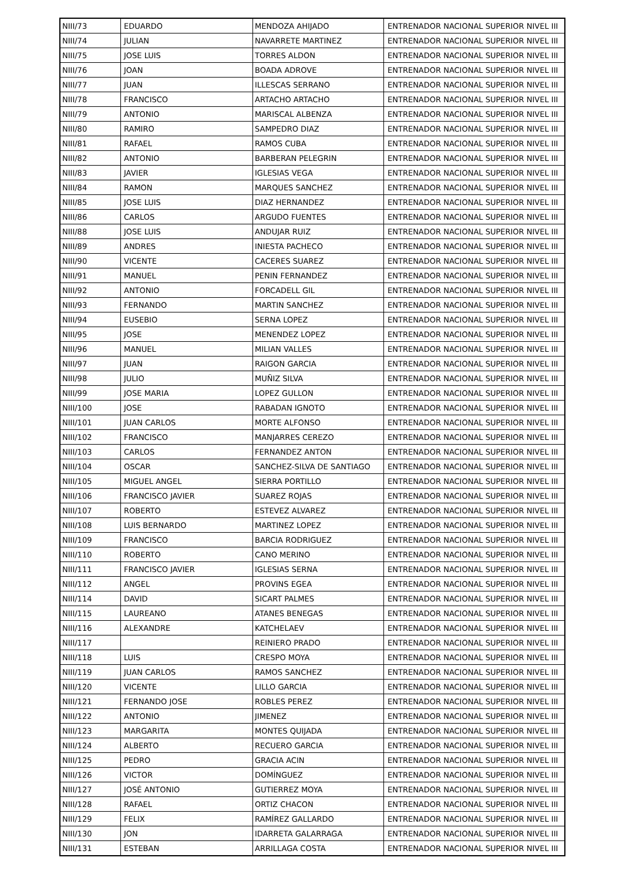| NIII/73 | EDUARDO | MENDOZA AHIJADO | ENTRENADOR NACIONAL SUPERIOR NIVEL III |
| NIII/74 | JULIAN | NAVARRETE MARTINEZ | ENTRENADOR NACIONAL SUPERIOR NIVEL III |
| NIII/75 | JOSE LUIS | TORRES ALDON | ENTRENADOR NACIONAL SUPERIOR NIVEL III |
| NIII/76 | JOAN | BOADA ADROVE | ENTRENADOR NACIONAL SUPERIOR NIVEL III |
| NIII/77 | JUAN | ILLESCAS SERRANO | ENTRENADOR NACIONAL SUPERIOR NIVEL III |
| NIII/78 | FRANCISCO | ARTACHO ARTACHO | ENTRENADOR NACIONAL SUPERIOR NIVEL III |
| NIII/79 | ANTONIO | MARISCAL ALBENZA | ENTRENADOR NACIONAL SUPERIOR NIVEL III |
| NIII/80 | RAMIRO | SAMPEDRO DIAZ | ENTRENADOR NACIONAL SUPERIOR NIVEL III |
| NIII/81 | RAFAEL | RAMOS CUBA | ENTRENADOR NACIONAL SUPERIOR NIVEL III |
| NIII/82 | ANTONIO | BARBERAN PELEGRIN | ENTRENADOR NACIONAL SUPERIOR NIVEL III |
| NIII/83 | JAVIER | IGLESIAS VEGA | ENTRENADOR NACIONAL SUPERIOR NIVEL III |
| NIII/84 | RAMON | MARQUES SANCHEZ | ENTRENADOR NACIONAL SUPERIOR NIVEL III |
| NIII/85 | JOSE LUIS | DIAZ HERNANDEZ | ENTRENADOR NACIONAL SUPERIOR NIVEL III |
| NIII/86 | CARLOS | ARGUDO FUENTES | ENTRENADOR NACIONAL SUPERIOR NIVEL III |
| NIII/88 | JOSE LUIS | ANDUJAR RUIZ | ENTRENADOR NACIONAL SUPERIOR NIVEL III |
| NIII/89 | ANDRES | INIESTA PACHECO | ENTRENADOR NACIONAL SUPERIOR NIVEL III |
| NIII/90 | VICENTE | CACERES SUAREZ | ENTRENADOR NACIONAL SUPERIOR NIVEL III |
| NIII/91 | MANUEL | PENIN FERNANDEZ | ENTRENADOR NACIONAL SUPERIOR NIVEL III |
| NIII/92 | ANTONIO | FORCADELL GIL | ENTRENADOR NACIONAL SUPERIOR NIVEL III |
| NIII/93 | FERNANDO | MARTIN SANCHEZ | ENTRENADOR NACIONAL SUPERIOR NIVEL III |
| NIII/94 | EUSEBIO | SERNA LOPEZ | ENTRENADOR NACIONAL SUPERIOR NIVEL III |
| NIII/95 | JOSE | MENENDEZ LOPEZ | ENTRENADOR NACIONAL SUPERIOR NIVEL III |
| NIII/96 | MANUEL | MILIAN VALLES | ENTRENADOR NACIONAL SUPERIOR NIVEL III |
| NIII/97 | JUAN | RAIGON GARCIA | ENTRENADOR NACIONAL SUPERIOR NIVEL III |
| NIII/98 | JULIO | MUÑIZ SILVA | ENTRENADOR NACIONAL SUPERIOR NIVEL III |
| NIII/99 | JOSE MARIA | LOPEZ GULLON | ENTRENADOR NACIONAL SUPERIOR NIVEL III |
| NIII/100 | JOSE | RABADAN IGNOTO | ENTRENADOR NACIONAL SUPERIOR NIVEL III |
| NIII/101 | JUAN CARLOS | MORTE ALFONSO | ENTRENADOR NACIONAL SUPERIOR NIVEL III |
| NIII/102 | FRANCISCO | MANJARRES CEREZO | ENTRENADOR NACIONAL SUPERIOR NIVEL III |
| NIII/103 | CARLOS | FERNANDEZ ANTON | ENTRENADOR NACIONAL SUPERIOR NIVEL III |
| NIII/104 | OSCAR | SANCHEZ-SILVA DE SANTIAGO | ENTRENADOR NACIONAL SUPERIOR NIVEL III |
| NIII/105 | MIGUEL ANGEL | SIERRA PORTILLO | ENTRENADOR NACIONAL SUPERIOR NIVEL III |
| NIII/106 | FRANCISCO JAVIER | SUAREZ ROJAS | ENTRENADOR NACIONAL SUPERIOR NIVEL III |
| NIII/107 | ROBERTO | ESTEVEZ ALVAREZ | ENTRENADOR NACIONAL SUPERIOR NIVEL III |
| NIII/108 | LUIS BERNARDO | MARTINEZ LOPEZ | ENTRENADOR NACIONAL SUPERIOR NIVEL III |
| NIII/109 | FRANCISCO | BARCIA RODRIGUEZ | ENTRENADOR NACIONAL SUPERIOR NIVEL III |
| NIII/110 | ROBERTO | CANO MERINO | ENTRENADOR NACIONAL SUPERIOR NIVEL III |
| NIII/111 | FRANCISCO JAVIER | IGLESIAS SERNA | ENTRENADOR NACIONAL SUPERIOR NIVEL III |
| NIII/112 | ANGEL | PROVINS EGEA | ENTRENADOR NACIONAL SUPERIOR NIVEL III |
| NIII/114 | DAVID | SICART PALMES | ENTRENADOR NACIONAL SUPERIOR NIVEL III |
| NIII/115 | LAUREANO | ATANES BENEGAS | ENTRENADOR NACIONAL SUPERIOR NIVEL III |
| NIII/116 | ALEXANDRE | KATCHELAEV | ENTRENADOR NACIONAL SUPERIOR NIVEL III |
| NIII/117 | | REINIERO PRADO | ENTRENADOR NACIONAL SUPERIOR NIVEL III |
| NIII/118 | LUIS | CRESPO MOYA | ENTRENADOR NACIONAL SUPERIOR NIVEL III |
| NIII/119 | JUAN CARLOS | RAMOS SANCHEZ | ENTRENADOR NACIONAL SUPERIOR NIVEL III |
| NIII/120 | VICENTE | LILLO GARCIA | ENTRENADOR NACIONAL SUPERIOR NIVEL III |
| NIII/121 | FERNANDO JOSE | ROBLES PEREZ | ENTRENADOR NACIONAL SUPERIOR NIVEL III |
| NIII/122 | ANTONIO | JIMENEZ | ENTRENADOR NACIONAL SUPERIOR NIVEL III |
| NIII/123 | MARGARITA | MONTES QUIJADA | ENTRENADOR NACIONAL SUPERIOR NIVEL III |
| NIII/124 | ALBERTO | RECUERO GARCIA | ENTRENADOR NACIONAL SUPERIOR NIVEL III |
| NIII/125 | PEDRO | GRACIA ACIN | ENTRENADOR NACIONAL SUPERIOR NIVEL III |
| NIII/126 | VICTOR | DOMÍNGUEZ | ENTRENADOR NACIONAL SUPERIOR NIVEL III |
| NIII/127 | JOSÉ ANTONIO | GUTIERREZ MOYA | ENTRENADOR NACIONAL SUPERIOR NIVEL III |
| NIII/128 | RAFAEL | ORTIZ CHACON | ENTRENADOR NACIONAL SUPERIOR NIVEL III |
| NIII/129 | FELIX | RAMÍREZ GALLARDO | ENTRENADOR NACIONAL SUPERIOR NIVEL III |
| NIII/130 | JON | IDARRETA GALARRAGA | ENTRENADOR NACIONAL SUPERIOR NIVEL III |
| NIII/131 | ESTEBAN | ARRILLAGA COSTA | ENTRENADOR NACIONAL SUPERIOR NIVEL III |